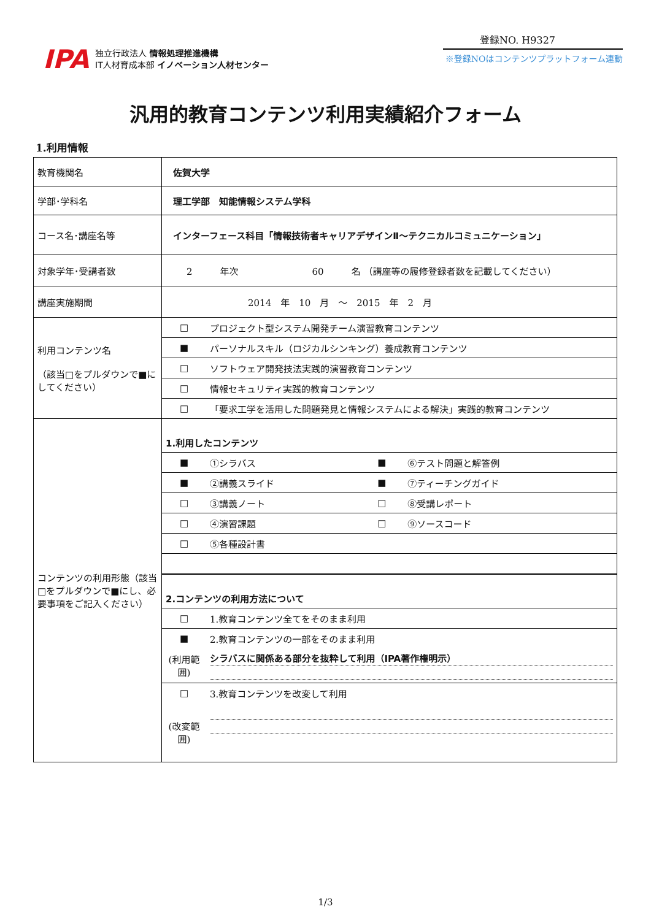IPA
独立行政法人 情報処理推進機構
IT人材育成本部 イノベーション人材センター
登録NO. H9327
※登録NOはコンテンツプラットフォーム連動
汎用的教育コンテンツ利用実績紹介フォーム
1.利用情報
| 教育機関名 | 佐賀大学 |
| 学部･学科名 | 理工学部 知能情報システム学科 |
| コース名･講座名等 | インターフェース科目「情報技術者キャリアデザインⅡ～テクニカルコミュニケーション」 |
| 対象学年･受講者数 | 2 年次 60 名 （講座等の履修登録者数を記載してください） |
| 講座実施期間 | 2014 年 10 月 ～ 2015 年 2 月 |
| 利用コンテンツ名 （該当□をプルダウンで■にしてください） | / □ / プロジェクト型システム開発チーム演習教育コンテンツ / / ■ / パーソナルスキル（ロジカルシンキング）養成教育コンテンツ / / □ / ソフトウェア開発技法実践的演習教育コンテンツ / / □ / 情報セキュリティ実践的教育コンテンツ / / □ / 「要求工学を活用した問題発見と情報システムによる解決」実践的教育コンテンツ / |
| コンテンツの利用形態（該当□をプルダウンで■にし、必要事項をご記入ください） | / 1.利用したコンテンツ / / / / / ■ / ①シラバス / ■ / ⑥テスト問題と解答例 / / ■ / ②講義スライド / ■ / ⑦ティーチングガイド / / □ / ③講義ノート / □ / ⑧受講レポート / / □ / ④演習課題 / □ / ⑨ソースコード / / □ / ⑤各種設計書 / / / / 2.コンテンツの利用方法について / / / / / □ / 1.教育コンテンツ全てをそのまま利用 / / / / ■ / 2.教育コンテンツの一部をそのまま利用 / / / / (利用範囲) / シラバスに関係ある部分を抜粋して利用（IPA著作権明示） / / / / □ / 3.教育コンテンツを改変して利用 / / / / (改変範囲) / / / / |
1/3